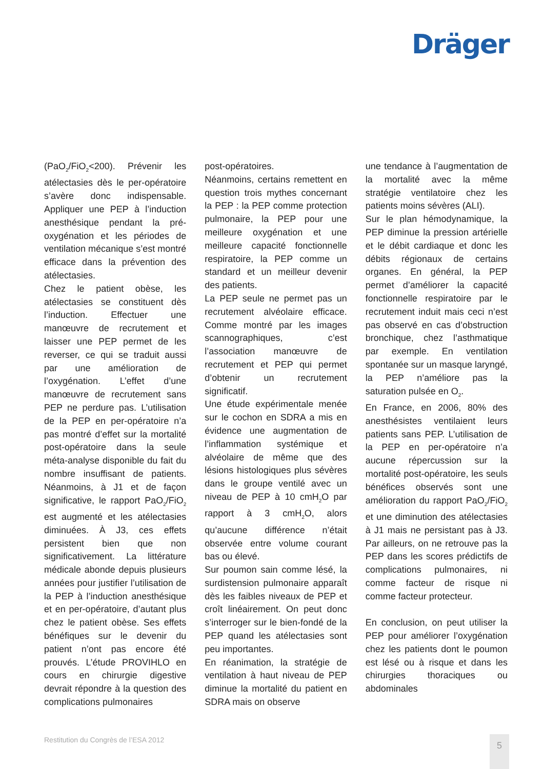Dräger
(PaO<sub>2</sub>/FiO<sub>2</sub><200). Prévenir les atélectasies dès le per-opératoire s’avère donc indispensable. Appliquer une PEP à l’induction anesthésique pendant la pré-oxygénation et les périodes de ventilation mécanique s’est montré efficace dans la prévention des atélectasies.
Chez le patient obèse, les atélectasies se constituent dès l’induction. Effectuer une manœuvre de recrutement et laisser une PEP permet de les reverser, ce qui se traduit aussi par une amélioration de l’oxygénation. L’effet d’une manœuvre de recrutement sans PEP ne perdure pas. L’utilisation de la PEP en per-opératoire n’a pas montré d’effet sur la mortalité post-opératoire dans la seule méta-analyse disponible du fait du nombre insuffisant de patients. Néanmoins, à J1 et de façon significative, le rapport PaO<sub>2</sub>/FiO<sub>2</sub> est augmenté et les atélectasies diminuées. À J3, ces effets persistent bien que non significativement. La littérature médicale abonde depuis plusieurs années pour justifier l’utilisation de la PEP à l’induction anesthésique et en per-opératoire, d’autant plus chez le patient obèse. Ses effets bénéfiques sur le devenir du patient n’ont pas encore été prouvés. L’étude PROVIHLO en cours en chirurgie digestive devrait répondre à la question des complications pulmonaires
post-opératoires.
Néanmoins, certains remettent en question trois mythes concernant la PEP : la PEP comme protection pulmonaire, la PEP pour une meilleure oxygénation et une meilleure capacité fonctionnelle respiratoire, la PEP comme un standard et un meilleur devenir des patients.
La PEP seule ne permet pas un recrutement alvéolaire efficace. Comme montré par les images scannographiques, c’est l’association manœuvre de recrutement et PEP qui permet d’obtenir un recrutement significatif.
Une étude expérimentale menée sur le cochon en SDRA a mis en évidence une augmentation de l’inflammation systémique et alvéolaire de même que des lésions histologiques plus sévères dans le groupe ventilé avec un niveau de PEP à 10 cmH<sub>2</sub>O par rapport à 3 cmH<sub>2</sub>O, alors qu’aucune différence n’était observée entre volume courant bas ou élevé.
Sur poumon sain comme lésé, la surdistension pulmonaire apparaît dès les faibles niveaux de PEP et croît linéairement. On peut donc s’interroger sur le bien-fondé de la PEP quand les atélectasies sont peu importantes.
En réanimation, la stratégie de ventilation à haut niveau de PEP diminue la mortalité du patient en SDRA mais on observe
une tendance à l’augmentation de la mortalité avec la même stratégie ventilatoire chez les patients moins sévères (ALI).
Sur le plan hémodynamique, la PEP diminue la pression artérielle et le débit cardiaque et donc les débits régionaux de certains organes. En général, la PEP permet d’améliorer la capacité fonctionnelle respiratoire par le recrutement induit mais ceci n’est pas observé en cas d’obstruction bronchique, chez l’asthmatique par exemple. En ventilation spontanée sur un masque laryngé, la PEP n’améliore pas la saturation pulsée en O<sub>2</sub>.
En France, en 2006, 80% des anesthésistes ventilaient leurs patients sans PEP. L’utilisation de la PEP en per-opératoire n’a aucune répercussion sur la mortalité post-opératoire, les seuls bénéfices observés sont une amélioration du rapport PaO<sub>2</sub>/FiO<sub>2</sub> et une diminution des atélectasies à J1 mais ne persistant pas à J3. Par ailleurs, on ne retrouve pas la PEP dans les scores prédictifs de complications pulmonaires, ni comme facteur de risque ni comme facteur protecteur.
En conclusion, on peut utiliser la PEP pour améliorer l’oxygénation chez les patients dont le poumon est lésé ou à risque et dans les chirurgies thoraciques ou abdominales
Restitution du Congrès de l’ESA 2012
5